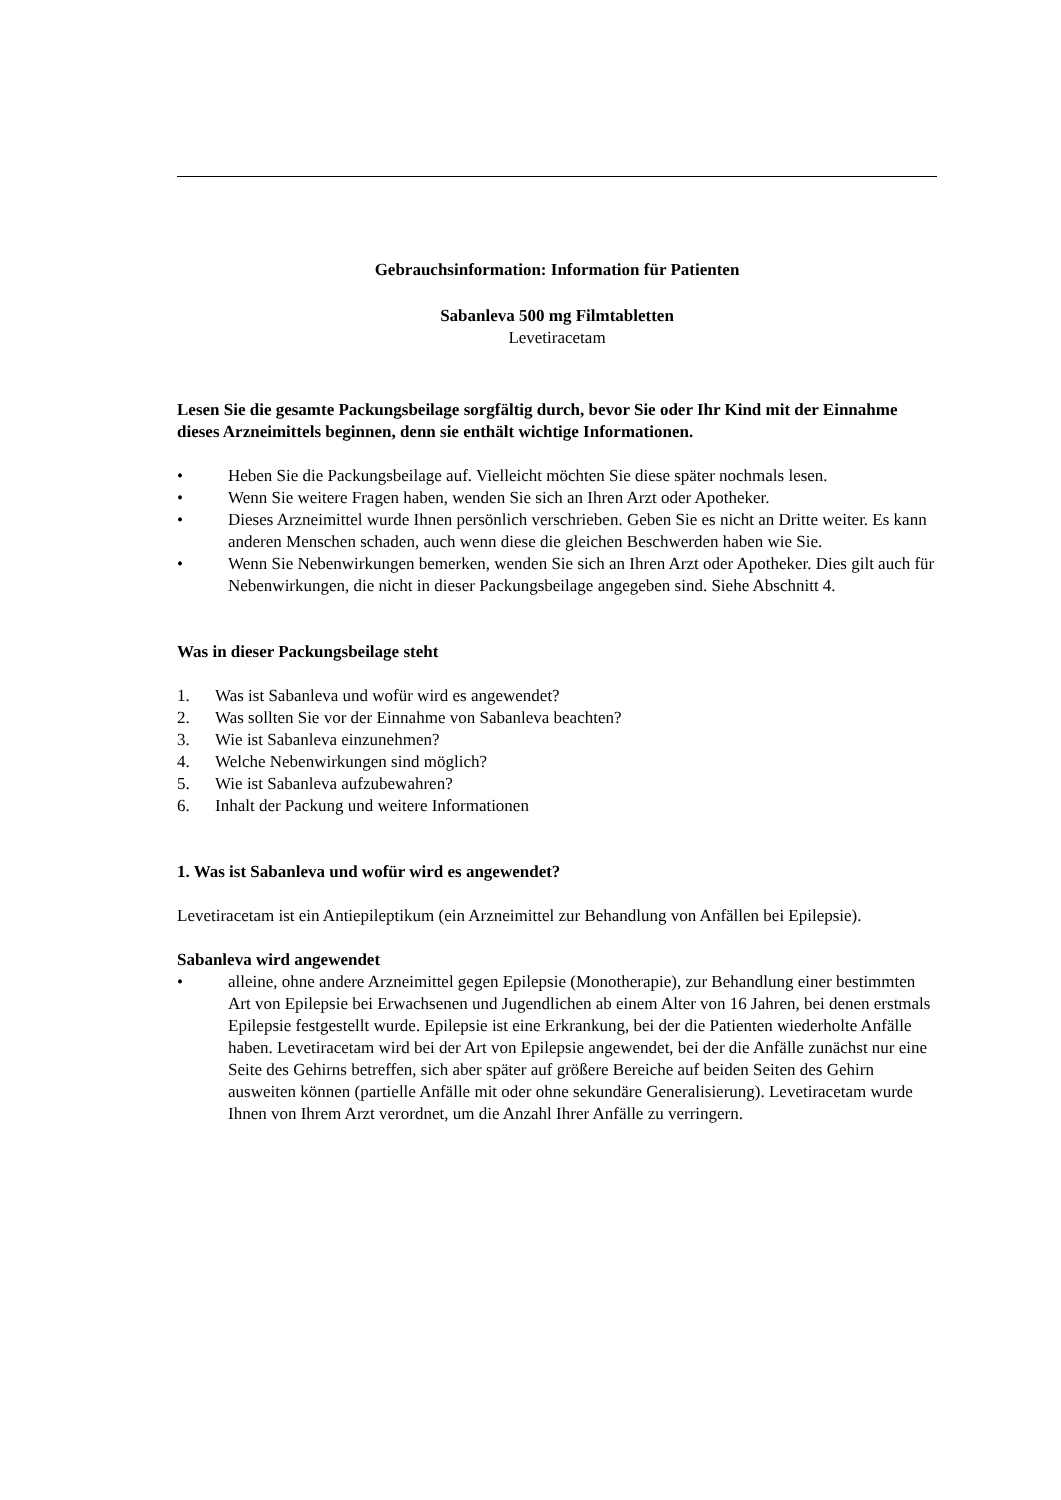Gebrauchsinformation: Information für Patienten
Sabanleva 500 mg Filmtabletten
Levetiracetam
Lesen Sie die gesamte Packungsbeilage sorgfältig durch, bevor Sie oder Ihr Kind mit der Einnahme dieses Arzneimittels beginnen, denn sie enthält wichtige Informationen.
• Heben Sie die Packungsbeilage auf. Vielleicht möchten Sie diese später nochmals lesen.
• Wenn Sie weitere Fragen haben, wenden Sie sich an Ihren Arzt oder Apotheker.
• Dieses Arzneimittel wurde Ihnen persönlich verschrieben. Geben Sie es nicht an Dritte weiter. Es kann anderen Menschen schaden, auch wenn diese die gleichen Beschwerden haben wie Sie.
• Wenn Sie Nebenwirkungen bemerken, wenden Sie sich an Ihren Arzt oder Apotheker. Dies gilt auch für Nebenwirkungen, die nicht in dieser Packungsbeilage angegeben sind. Siehe Abschnitt 4.
Was in dieser Packungsbeilage steht
1. Was ist Sabanleva und wofür wird es angewendet?
2. Was sollten Sie vor der Einnahme von Sabanleva beachten?
3. Wie ist Sabanleva einzunehmen?
4. Welche Nebenwirkungen sind möglich?
5. Wie ist Sabanleva aufzubewahren?
6. Inhalt der Packung und weitere Informationen
1. Was ist Sabanleva und wofür wird es angewendet?
Levetiracetam ist ein Antiepileptikum (ein Arzneimittel zur Behandlung von Anfällen bei Epilepsie).
Sabanleva wird angewendet
• alleine, ohne andere Arzneimittel gegen Epilepsie (Monotherapie), zur Behandlung einer bestimmten Art von Epilepsie bei Erwachsenen und Jugendlichen ab einem Alter von 16 Jahren, bei denen erstmals Epilepsie festgestellt wurde. Epilepsie ist eine Erkrankung, bei der die Patienten wiederholte Anfälle haben. Levetiracetam wird bei der Art von Epilepsie angewendet, bei der die Anfälle zunächst nur eine Seite des Gehirns betreffen, sich aber später auf größere Bereiche auf beiden Seiten des Gehirn ausweiten können (partielle Anfälle mit oder ohne sekundäre Generalisierung). Levetiracetam wurde Ihnen von Ihrem Arzt verordnet, um die Anzahl Ihrer Anfälle zu verringern.